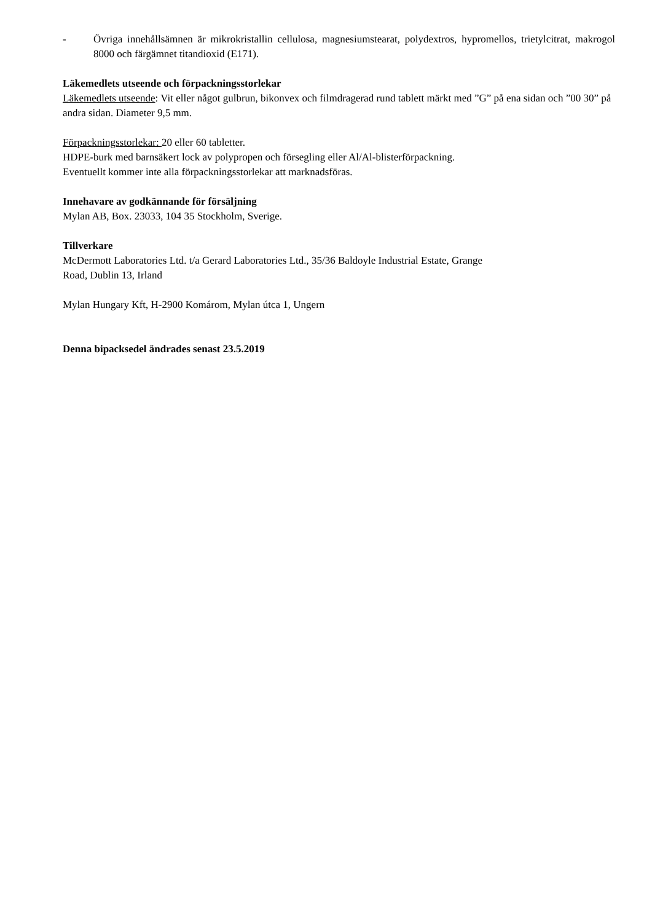- Övriga innehållsämnen är mikrokristallin cellulosa, magnesiumstearat, polydextros, hypromellos, trietylcitrat, makrogol 8000 och färgämnet titandioxid (E171).
Läkemedlets utseende och förpackningsstorlekar
Läkemedlets utseende: Vit eller något gulbrun, bikonvex och filmdragerad rund tablett märkt med ”G” på ena sidan och ”00 30” på andra sidan. Diameter 9,5 mm.
Förpackningsstorlekar: 20 eller 60 tabletter.
HDPE-burk med barnsäkert lock av polypropen och försegling eller Al/Al-blisterförpackning.
Eventuellt kommer inte alla förpackningsstorlekar att marknadsföras.
Innehavare av godkännande för försäljning
Mylan AB, Box. 23033, 104 35 Stockholm, Sverige.
Tillverkare
McDermott Laboratories Ltd. t/a Gerard Laboratories Ltd., 35/36 Baldoyle Industrial Estate, Grange
Road, Dublin 13, Irland
Mylan Hungary Kft, H-2900 Komárom, Mylan útca 1, Ungern
Denna bipacksedel ändrades senast 23.5.2019